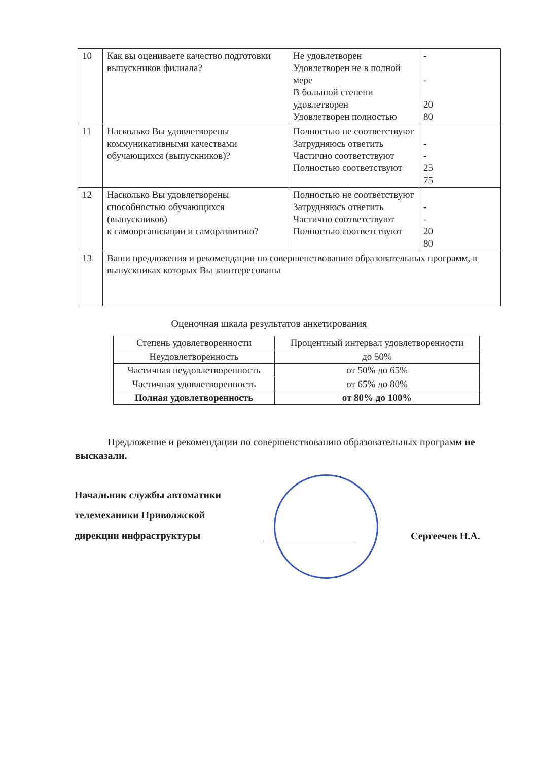| 10 | Как вы оцениваете качество подготовки выпускников филиала? | Не удовлетворен Удовлетворен не в полной мере В большой степени удовлетворен Удовлетворен полностью | - - 20 80 |
| 11 | Насколько Вы удовлетворены коммуникативными качествами обучающихся (выпускников)? | Полностью не соответствуют Затрудняюсь ответить Частично соответствуют Полностью соответствуют | - - 25 75 |
| 12 | Насколько Вы удовлетворены способностью обучающихся (выпускников) к самоорганизации и саморазвитию? | Полностью не соответствуют Затрудняюсь ответить Частично соответствуют Полностью соответствуют | - - 20 80 |
| 13 | Ваши предложения и рекомендации по совершенствованию образовательных программ, в выпускниках которых Вы заинтересованы | | |
Оценочная шкала результатов анкетирования
| Степень удовлетворенности | Процентный интервал удовлетворенности |
| --- | --- |
| Неудовлетворенность | до 50% |
| Частичная неудовлетворенность | от 50% до 65% |
| Частичная удовлетворенность | от 65% до 80% |
| Полная удовлетворенность | от 80% до 100% |
Предложение и рекомендации по совершенствованию образовательных программ не высказали.
Начальник службы автоматики
телемеханики Приволжской
дирекции инфраструктуры
Сергеечев Н.А.